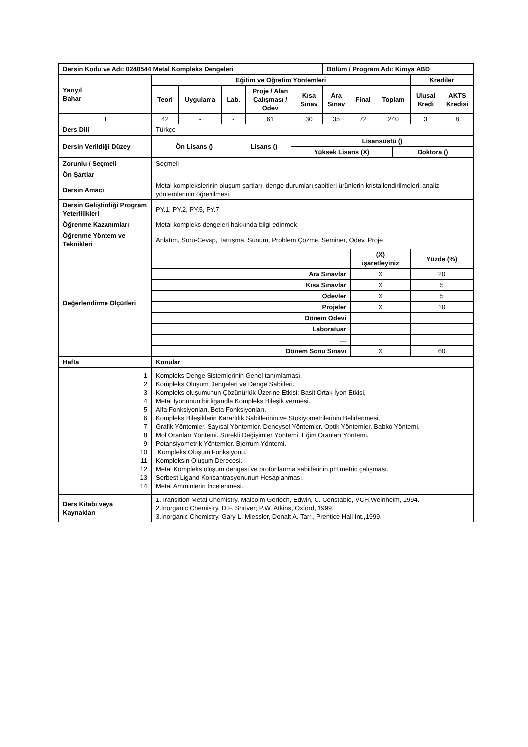| Dersin Kodu ve Adı: 0240544 Metal Kompleks Dengeleri | | | | | | Bölüm / Program Adı: Kimya ABD | | | | |
| Yarıyıl Bahar | Eğitim ve Öğretim Yöntemleri | | | | | | | | Krediler | |
| | Teori | Uygulama | Lab. | Proje / Alan Çalışması / Ödev | Kısa Sınav | Ara Sınav | Final | Toplam | Ulusal Kredi | AKTS Kredisi |
| I | 42 | - | - | 61 | 30 | 35 | 72 | 240 | 3 | 8 |
| Ders Dili | Türkçe | | | | | | | | | |
| Dersin Verildiği Düzey | Ön Lisans () | Lisans () | Lisansüstü () | |
| | | | Yüksek Lisans (X) | Doktora () |
| Zorunlu / Seçmeli | Seçmeli | | |
| Ön Şartlar | | | |
| Dersin Amacı | Metal komplekslerinin oluşum şartları, denge durumları sabitleri ürünlerin kristallendirilmeleri, analiz yöntemlerinin öğrenilmesi. | | |
| Dersin Geliştirdiği Program Yeterlilikleri | PY.1, PY.2, PY.5, PY.7 | | |
| Öğrenme Kazanımları | Metal kompleks dengeleri hakkında bilgi edinmek | | |
| Öğrenme Yöntem ve Teknikleri | Anlatım, Soru-Cevap, Tartışma, Sunum, Problem Çözme, Seminer, Ödev, Proje | | |
| Değerlendirme Ölçütleri | | (X) işaretleyiniz | Yüzde (%) |
| | Ara Sınavlar | X | 20 |
| | Kısa Sınavlar | X | 5 |
| | Ödevler | X | 5 |
| | Projeler | X | 10 |
| | Dönem Ödevi | | |
| | Laboratuar | | |
| | … | | |
| | Dönem Sonu Sınavı | X | 60 |
| Hafta | Konular | | |
| 1 2 3 4 5 6 7 8 9 10 11 12 13 14 | Kompleks Denge Sistemlerinin Genel tanımlaması. Kompleks Oluşum Dengeleri ve Denge Sabitleri. Kompleks oluşumunun Çözünürlük Üzerine Etkisi: Basit Ortak İyon Etkisi, Metal İyonunun bir ligandla Kompleks Bileşik vermesi. Alfa Fonksiyonları. Beta Fonksiyonları. Kompleks Bileşiklerin Kararlılık Sabitlerinin ve Stokiyometrilerinin Belirlenmesi. Grafik Yöntemler. Sayısal Yöntemler. Deneysel Yöntemler. Optik Yöntemler. Babko Yöntemi. Mol Oranları Yöntemi. Sürekli Değişimler Yöntemi. Eğim Oranları Yöntemi. Potansiyometrik Yöntemler. Bjerrum Yöntemi. Kompleks Oluşum Fonksiyonu. Kompleksin Oluşum Derecesi. Metal Kompleks oluşum dengesi ve protonlanma sabitlerinin pH metric çalışması. Serbest Ligand Konsantrasyonunun Hesaplanması. Metal Amminlerin İncelenmesi. | | |
| Ders Kitabı veya Kaynakları | 1.Transition Metal Chemistry, Malcolm Gerloch, Edwin, C. Constable, VCH,Weinheim, 1994. 2.Inorganic Chemistry, D.F. Shriver; P.W. Atkins, Oxford, 1999. 3.Inorganic Chemistry, Gary L. Miessler, Donalt A. Tarr., Prentice Hall Int.,1999. | | |